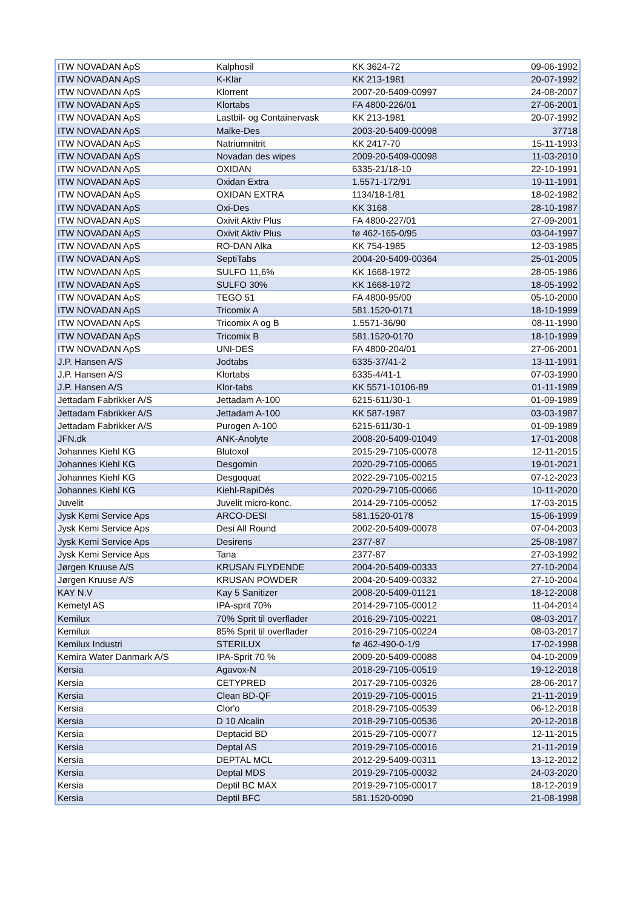| ITW NOVADAN ApS | Kalphosil | KK 3624-72 | 09-06-1992 |
| ITW NOVADAN ApS | K-Klar | KK 213-1981 | 20-07-1992 |
| ITW NOVADAN ApS | Klorrent | 2007-20-5409-00997 | 24-08-2007 |
| ITW NOVADAN ApS | Klortabs | FA 4800-226/01 | 27-06-2001 |
| ITW NOVADAN ApS | Lastbil- og Containervask | KK 213-1981 | 20-07-1992 |
| ITW NOVADAN ApS | Malke-Des | 2003-20-5409-00098 | 37718 |
| ITW NOVADAN ApS | Natriumnitrit | KK 2417-70 | 15-11-1993 |
| ITW NOVADAN ApS | Novadan des wipes | 2009-20-5409-00098 | 11-03-2010 |
| ITW NOVADAN ApS | OXIDAN | 6335-21/18-10 | 22-10-1991 |
| ITW NOVADAN ApS | Oxidan Extra | 1.5571-172/91 | 19-11-1991 |
| ITW NOVADAN ApS | OXIDAN EXTRA | 1134/18-1/81 | 18-02-1982 |
| ITW NOVADAN ApS | Oxi-Des | KK 3168 | 28-10-1987 |
| ITW NOVADAN ApS | Oxivit Aktiv Plus | FA 4800-227/01 | 27-09-2001 |
| ITW NOVADAN ApS | Oxivit Aktiv Plus | fø 462-165-0/95 | 03-04-1997 |
| ITW NOVADAN ApS | RO-DAN Alka | KK 754-1985 | 12-03-1985 |
| ITW NOVADAN ApS | SeptiTabs | 2004-20-5409-00364 | 25-01-2005 |
| ITW NOVADAN ApS | SULFO 11,6% | KK 1668-1972 | 28-05-1986 |
| ITW NOVADAN ApS | SULFO 30% | KK 1668-1972 | 18-05-1992 |
| ITW NOVADAN ApS | TEGO 51 | FA 4800-95/00 | 05-10-2000 |
| ITW NOVADAN ApS | Tricomix A | 581.1520-0171 | 18-10-1999 |
| ITW NOVADAN ApS | Tricomix A og B | 1.5571-36/90 | 08-11-1990 |
| ITW NOVADAN ApS | Tricomix B | 581.1520-0170 | 18-10-1999 |
| ITW NOVADAN ApS | UNI-DES | FA 4800-204/01 | 27-06-2001 |
| J.P. Hansen A/S | Jodtabs | 6335-37/41-2 | 13-11-1991 |
| J.P. Hansen A/S | Klortabs | 6335-4/41-1 | 07-03-1990 |
| J.P. Hansen A/S | Klor-tabs | KK 5571-10106-89 | 01-11-1989 |
| Jettadam Fabrikker A/S | Jettadam A-100 | 6215-611/30-1 | 01-09-1989 |
| Jettadam Fabrikker A/S | Jettadam A-100 | KK 587-1987 | 03-03-1987 |
| Jettadam Fabrikker A/S | Purogen A-100 | 6215-611/30-1 | 01-09-1989 |
| JFN.dk | ANK-Anolyte | 2008-20-5409-01049 | 17-01-2008 |
| Johannes Kiehl KG | Blutoxol | 2015-29-7105-00078 | 12-11-2015 |
| Johannes Kiehl KG | Desgomin | 2020-29-7105-00065 | 19-01-2021 |
| Johannes Kiehl KG | Desgoquat | 2022-29-7105-00215 | 07-12-2023 |
| Johannes Kiehl KG | Kiehl-RapiDés | 2020-29-7105-00066 | 10-11-2020 |
| Juvelit | Juvelit micro-konc. | 2014-29-7105-00052 | 17-03-2015 |
| Jysk Kemi Service Aps | ARCO-DESI | 581.1520-0178 | 15-06-1999 |
| Jysk Kemi Service Aps | Desi All Round | 2002-20-5409-00078 | 07-04-2003 |
| Jysk Kemi Service Aps | Desirens | 2377-87 | 25-08-1987 |
| Jysk Kemi Service Aps | Tana | 2377-87 | 27-03-1992 |
| Jørgen Kruuse A/S | KRUSAN FLYDENDE | 2004-20-5409-00333 | 27-10-2004 |
| Jørgen Kruuse A/S | KRUSAN POWDER | 2004-20-5409-00332 | 27-10-2004 |
| KAY N.V | Kay 5 Sanitizer | 2008-20-5409-01121 | 18-12-2008 |
| Kemetyl AS | IPA-sprit 70% | 2014-29-7105-00012 | 11-04-2014 |
| Kemilux | 70% Sprit til overflader | 2016-29-7105-00221 | 08-03-2017 |
| Kemilux | 85% Sprit til overflader | 2016-29-7105-00224 | 08-03-2017 |
| Kemilux Industri | STERILUX | fø 462-490-0-1/9 | 17-02-1998 |
| Kemira Water Danmark A/S | IPA-Sprit 70 % | 2009-20-5409-00088 | 04-10-2009 |
| Kersia | Agavox-N | 2018-29-7105-00519 | 19-12-2018 |
| Kersia | CETYPRED | 2017-29-7105-00326 | 28-06-2017 |
| Kersia | Clean BD-QF | 2019-29-7105-00015 | 21-11-2019 |
| Kersia | Clor'o | 2018-29-7105-00539 | 06-12-2018 |
| Kersia | D 10 Alcalin | 2018-29-7105-00536 | 20-12-2018 |
| Kersia | Deptacid BD | 2015-29-7105-00077 | 12-11-2015 |
| Kersia | Deptal AS | 2019-29-7105-00016 | 21-11-2019 |
| Kersia | DEPTAL MCL | 2012-29-5409-00311 | 13-12-2012 |
| Kersia | Deptal MDS | 2019-29-7105-00032 | 24-03-2020 |
| Kersia | Deptil BC MAX | 2019-29-7105-00017 | 18-12-2019 |
| Kersia | Deptil BFC | 581.1520-0090 | 21-08-1998 |